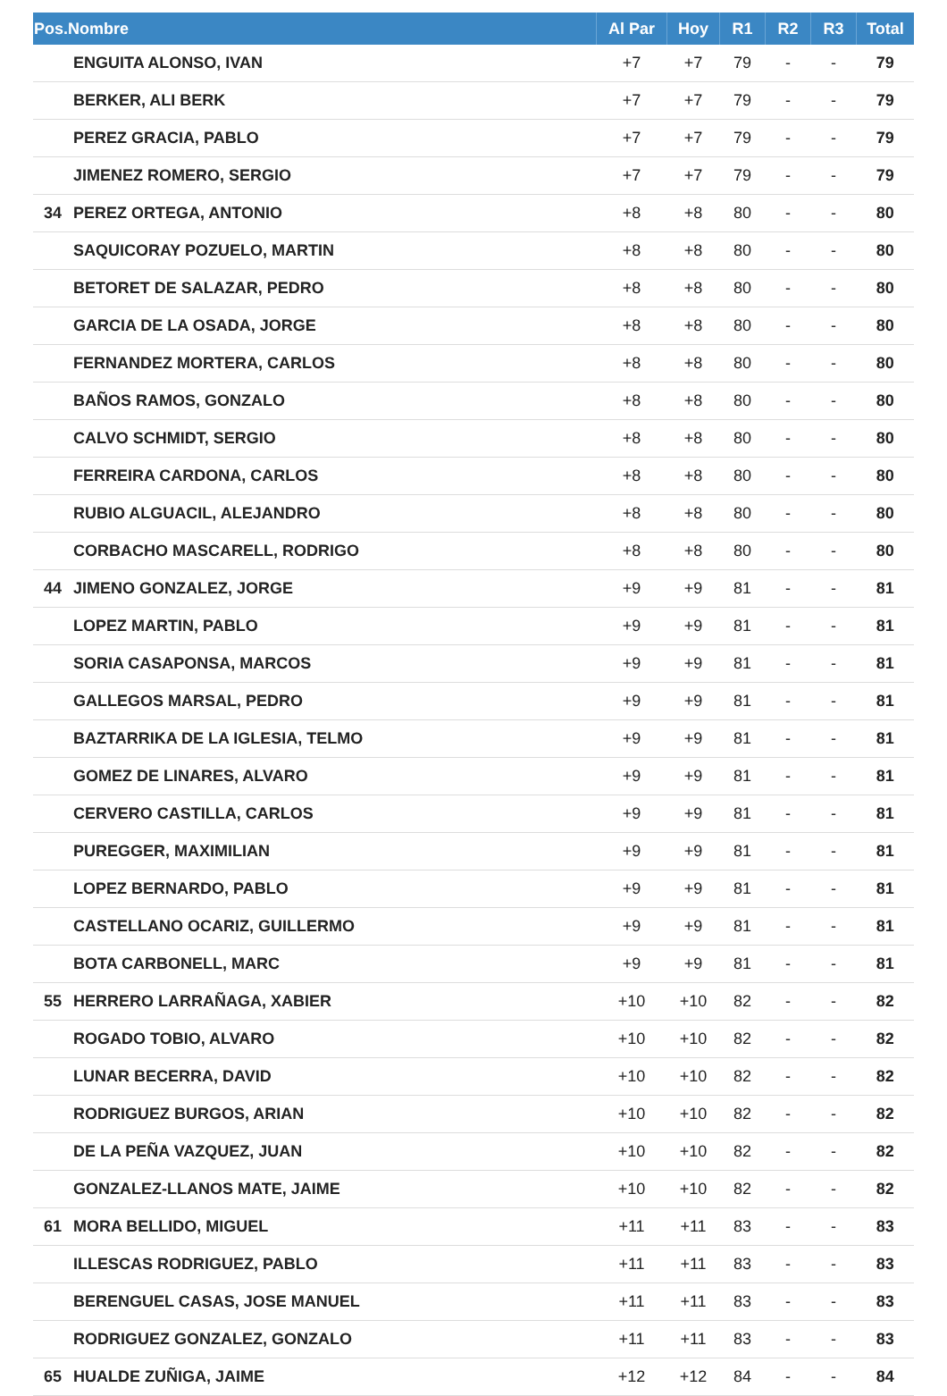| Pos.Nombre | | Al Par | Hoy | R1 | R2 | R3 | Total |
| --- | --- | --- | --- | --- | --- | --- | --- |
| | ENGUITA ALONSO, IVAN | +7 | +7 | 79 | - | - | 79 |
| | BERKER, ALI BERK | +7 | +7 | 79 | - | - | 79 |
| | PEREZ GRACIA, PABLO | +7 | +7 | 79 | - | - | 79 |
| | JIMENEZ ROMERO, SERGIO | +7 | +7 | 79 | - | - | 79 |
| 34 | PEREZ ORTEGA, ANTONIO | +8 | +8 | 80 | - | - | 80 |
| | SAQUICORAY POZUELO, MARTIN | +8 | +8 | 80 | - | - | 80 |
| | BETORET DE SALAZAR, PEDRO | +8 | +8 | 80 | - | - | 80 |
| | GARCIA DE LA OSADA, JORGE | +8 | +8 | 80 | - | - | 80 |
| | FERNANDEZ MORTERA, CARLOS | +8 | +8 | 80 | - | - | 80 |
| | BAÑOS RAMOS, GONZALO | +8 | +8 | 80 | - | - | 80 |
| | CALVO SCHMIDT, SERGIO | +8 | +8 | 80 | - | - | 80 |
| | FERREIRA CARDONA, CARLOS | +8 | +8 | 80 | - | - | 80 |
| | RUBIO ALGUACIL, ALEJANDRO | +8 | +8 | 80 | - | - | 80 |
| | CORBACHO MASCARELL, RODRIGO | +8 | +8 | 80 | - | - | 80 |
| 44 | JIMENO GONZALEZ, JORGE | +9 | +9 | 81 | - | - | 81 |
| | LOPEZ MARTIN, PABLO | +9 | +9 | 81 | - | - | 81 |
| | SORIA CASAPONSA, MARCOS | +9 | +9 | 81 | - | - | 81 |
| | GALLEGOS MARSAL, PEDRO | +9 | +9 | 81 | - | - | 81 |
| | BAZTARRIKA DE LA IGLESIA, TELMO | +9 | +9 | 81 | - | - | 81 |
| | GOMEZ DE LINARES, ALVARO | +9 | +9 | 81 | - | - | 81 |
| | CERVERO CASTILLA, CARLOS | +9 | +9 | 81 | - | - | 81 |
| | PUREGGER, MAXIMILIAN | +9 | +9 | 81 | - | - | 81 |
| | LOPEZ BERNARDO, PABLO | +9 | +9 | 81 | - | - | 81 |
| | CASTELLANO OCARIZ, GUILLERMO | +9 | +9 | 81 | - | - | 81 |
| | BOTA CARBONELL, MARC | +9 | +9 | 81 | - | - | 81 |
| 55 | HERRERO LARRAÑAGA, XABIER | +10 | +10 | 82 | - | - | 82 |
| | ROGADO TOBIO, ALVARO | +10 | +10 | 82 | - | - | 82 |
| | LUNAR BECERRA, DAVID | +10 | +10 | 82 | - | - | 82 |
| | RODRIGUEZ BURGOS, ARIAN | +10 | +10 | 82 | - | - | 82 |
| | DE LA PEÑA VAZQUEZ, JUAN | +10 | +10 | 82 | - | - | 82 |
| | GONZALEZ-LLANOS MATE, JAIME | +10 | +10 | 82 | - | - | 82 |
| 61 | MORA BELLIDO, MIGUEL | +11 | +11 | 83 | - | - | 83 |
| | ILLESCAS RODRIGUEZ, PABLO | +11 | +11 | 83 | - | - | 83 |
| | BERENGUEL CASAS, JOSE MANUEL | +11 | +11 | 83 | - | - | 83 |
| | RODRIGUEZ GONZALEZ, GONZALO | +11 | +11 | 83 | - | - | 83 |
| 65 | HUALDE ZUÑIGA, JAIME | +12 | +12 | 84 | - | - | 84 |